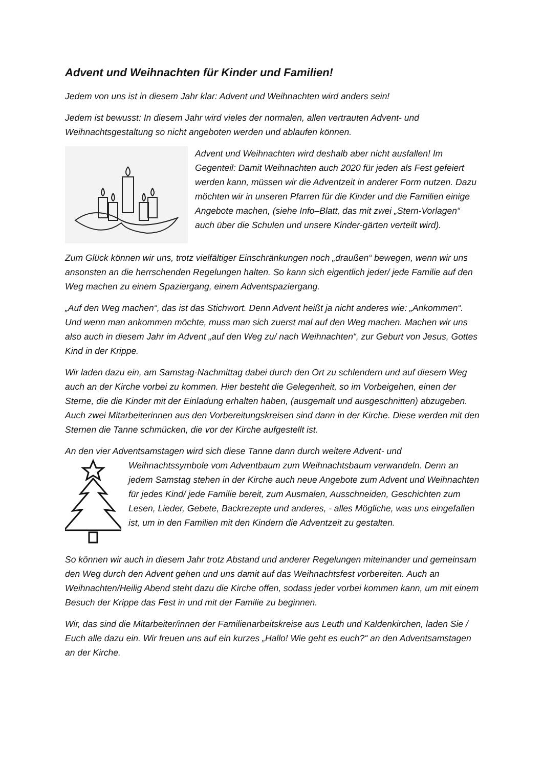Advent und Weihnachten für Kinder und Familien!
Jedem von uns ist in diesem Jahr klar: Advent und Weihnachten wird anders sein!
Jedem ist bewusst: In diesem Jahr wird vieles der normalen, allen vertrauten Advent- und Weihnachtsgestaltung so nicht angeboten werden und ablaufen können.
Advent und Weihnachten wird deshalb aber nicht ausfallen! Im Gegenteil: Damit Weihnachten auch 2020 für jeden als Fest gefeiert werden kann, müssen wir die Adventzeit in anderer Form nutzen. Dazu möchten wir in unseren Pfarren für die Kinder und die Familien einige Angebote machen, (siehe Info–Blatt, das mit zwei „Stern-Vorlagen“ auch über die Schulen und unsere Kinder-gärten verteilt wird).
Zum Glück können wir uns, trotz vielfältiger Einschränkungen noch „draußen“ bewegen, wenn wir uns ansonsten an die herrschenden Regelungen halten. So kann sich eigentlich jeder/ jede Familie auf den Weg machen zu einem Spaziergang, einem Adventspaziergang.
„Auf den Weg machen“, das ist das Stichwort. Denn Advent heißt ja nicht anderes wie: „Ankommen“. Und wenn man ankommen möchte, muss man sich zuerst mal auf den Weg machen. Machen wir uns also auch in diesem Jahr im Advent „auf den Weg zu/ nach Weihnachten“, zur Geburt von Jesus, Gottes Kind in der Krippe.
Wir laden dazu ein, am Samstag-Nachmittag dabei durch den Ort zu schlendern und auf diesem Weg auch an der Kirche vorbei zu kommen. Hier besteht die Gelegenheit, so im Vorbeigehen, einen der Sterne, die die Kinder mit der Einladung erhalten haben, (ausgemalt und ausgeschnitten) abzugeben. Auch zwei Mitarbeiterinnen aus den Vorbereitungskreisen sind dann in der Kirche. Diese werden mit den Sternen die Tanne schmücken, die vor der Kirche aufgestellt ist.
An den vier Adventsamstagen wird sich diese Tanne dann durch weitere Advent- und
Weihnachtssymbole vom Adventbaum zum Weihnachtsbaum verwandeln. Denn an jedem Samstag stehen in der Kirche auch neue Angebote zum Advent und Weihnachten für jedes Kind/ jede Familie bereit, zum Ausmalen, Ausschneiden, Geschichten zum Lesen, Lieder, Gebete, Backrezepte und anderes, - alles Mögliche, was uns eingefallen ist, um in den Familien mit den Kindern die Adventzeit zu gestalten.
So können wir auch in diesem Jahr trotz Abstand und anderer Regelungen miteinander und gemeinsam den Weg durch den Advent gehen und uns damit auf das Weihnachtsfest vorbereiten. Auch an Weihnachten/Heilig Abend steht dazu die Kirche offen, sodass jeder vorbei kommen kann, um mit einem Besuch der Krippe das Fest in und mit der Familie zu beginnen.
Wir, das sind die Mitarbeiter/innen der Familienarbeitskreise aus Leuth und Kaldenkirchen, laden Sie / Euch alle dazu ein. Wir freuen uns auf ein kurzes „Hallo! Wie geht es euch?“ an den Adventsamstagen an der Kirche.